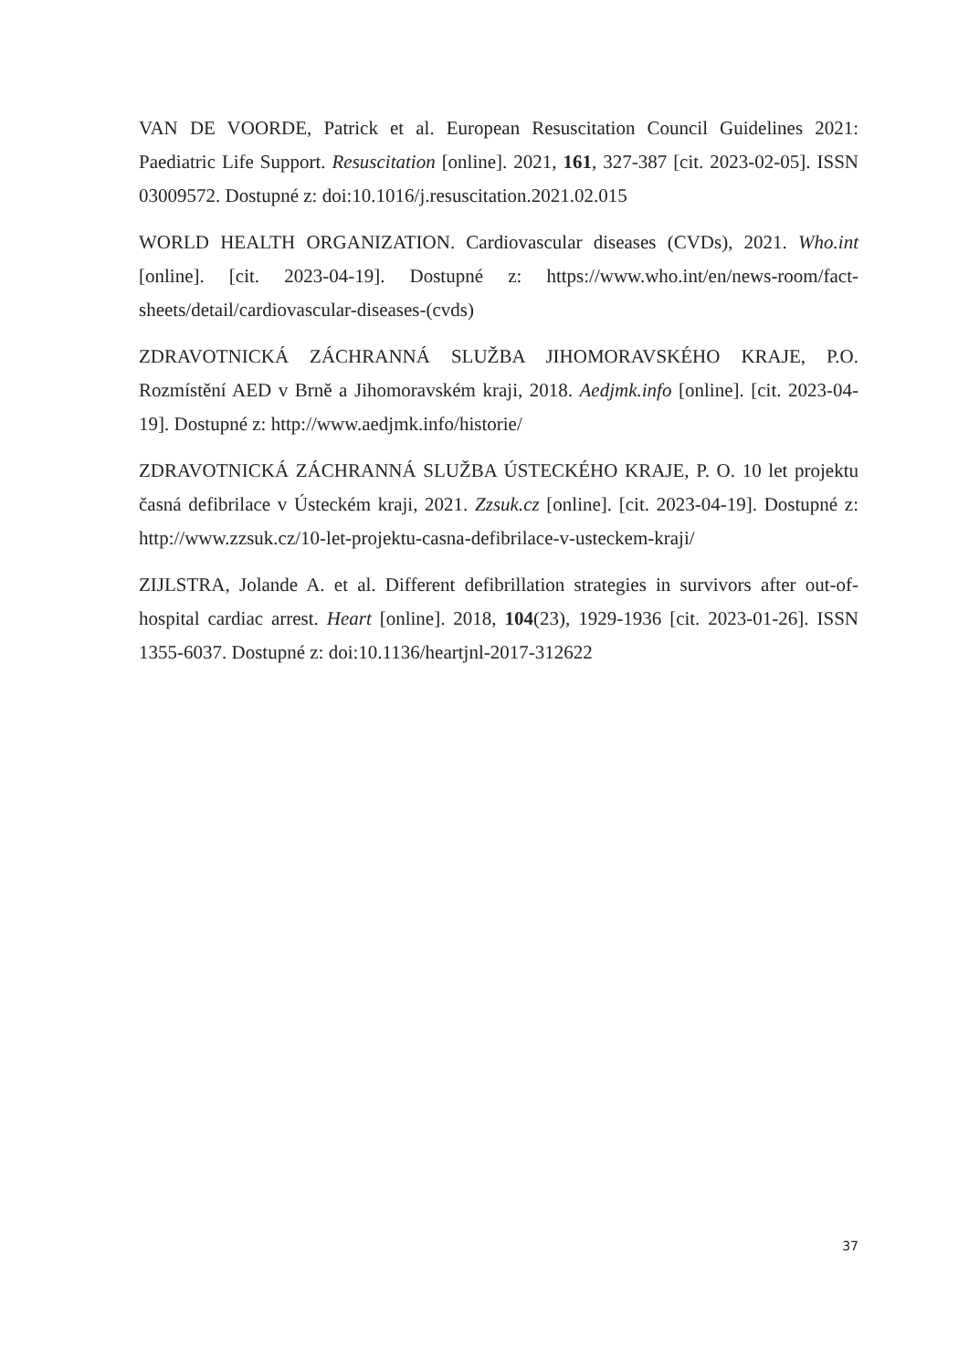VAN DE VOORDE, Patrick et al. European Resuscitation Council Guidelines 2021: Paediatric Life Support. Resuscitation [online]. 2021, 161, 327-387 [cit. 2023-02-05]. ISSN 03009572. Dostupné z: doi:10.1016/j.resuscitation.2021.02.015
WORLD HEALTH ORGANIZATION. Cardiovascular diseases (CVDs), 2021. Who.int [online]. [cit. 2023-04-19]. Dostupné z: https://www.who.int/en/news-room/fact-sheets/detail/cardiovascular-diseases-(cvds)
ZDRAVOTNICKÁ ZÁCHRANNÁ SLUŽBA JIHOMORAVSKÉHO KRAJE, P.O. Rozmístění AED v Brně a Jihomoravském kraji, 2018. Aedjmk.info [online]. [cit. 2023-04-19]. Dostupné z: http://www.aedjmk.info/historie/
ZDRAVOTNICKÁ ZÁCHRANNÁ SLUŽBA ÚSTECKÉHO KRAJE, P. O. 10 let projektu časná defibrilace v Ústeckém kraji, 2021. Zzsuk.cz [online]. [cit. 2023-04-19]. Dostupné z: http://www.zzsuk.cz/10-let-projektu-casna-defibrilace-v-usteckem-kraji/
ZIJLSTRA, Jolande A. et al. Different defibrillation strategies in survivors after out-of-hospital cardiac arrest. Heart [online]. 2018, 104(23), 1929-1936 [cit. 2023-01-26]. ISSN 1355-6037. Dostupné z: doi:10.1136/heartjnl-2017-312622
37